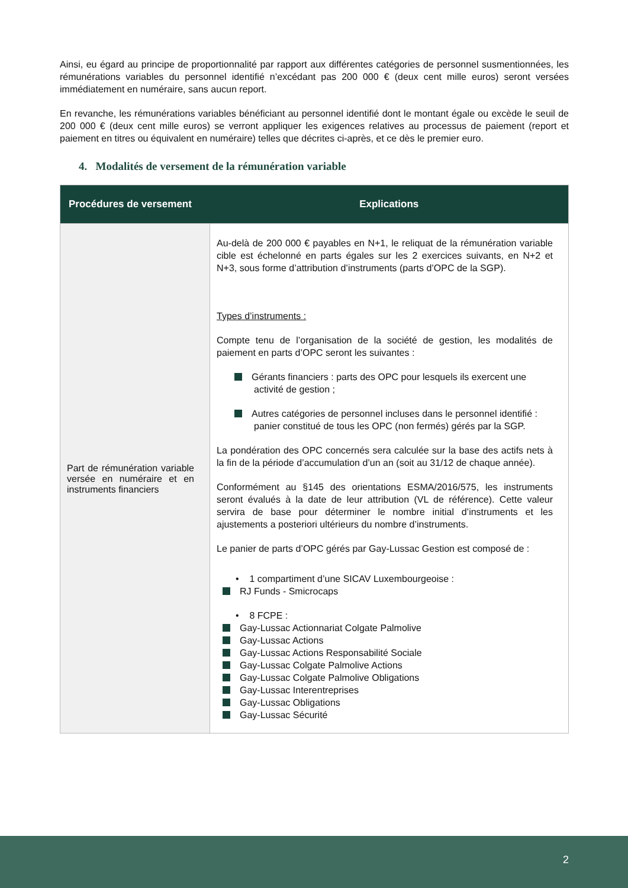Ainsi, eu égard au principe de proportionnalité par rapport aux différentes catégories de personnel susmentionnées, les rémunérations variables du personnel identifié n’excédant pas 200 000 € (deux cent mille euros) seront versées immédiatement en numéraire, sans aucun report.
En revanche, les rémunérations variables bénéficiant au personnel identifié dont le montant égale ou excède le seuil de 200 000 € (deux cent mille euros) se verront appliquer les exigences relatives au processus de paiement (report et paiement en titres ou équivalent en numéraire) telles que décrites ci-après, et ce dès le premier euro.
4. Modalités de versement de la rémunération variable
| Procédures de versement | Explications |
| --- | --- |
| Part de rémunération variable versée en numéraire et en instruments financiers | Au-delà de 200 000 € payables en N+1, le reliquat de la rémunération variable cible est échelonné en parts égales sur les 2 exercices suivants, en N+2 et N+3, sous forme d’attribution d’instruments (parts d’OPC de la SGP). Types d’instruments : Compte tenu de l’organisation de la société de gestion, les modalités de paiement en parts d’OPC seront les suivantes : Gérants financiers : parts des OPC pour lesquels ils exercent une activité de gestion ; Autres catégories de personnel incluses dans le personnel identifié : panier constitué de tous les OPC (non fermés) gérés par la SGP. La pondération des OPC concernés sera calculée sur la base des actifs nets à la fin de la période d’accumulation d’un an (soit au 31/12 de chaque année). Conformément au §145 des orientations ESMA/2016/575, les instruments seront évalués à la date de leur attribution (VL de référence). Cette valeur servira de base pour déterminer le nombre initial d’instruments et les ajustements a posteriori ultérieurs du nombre d’instruments. Le panier de parts d’OPC gérés par Gay-Lussac Gestion est composé de : • 1 compartiment d’une SICAV Luxembourgeoise : RJ Funds - Smicrocaps • 8 FCPE : Gay-Lussac Actionnariat Colgate Palmolive Gay-Lussac Actions Gay-Lussac Actions Responsabilité Sociale Gay-Lussac Colgate Palmolive Actions Gay-Lussac Colgate Palmolive Obligations Gay-Lussac Interentreprises Gay-Lussac Obligations Gay-Lussac Sécurité |
2